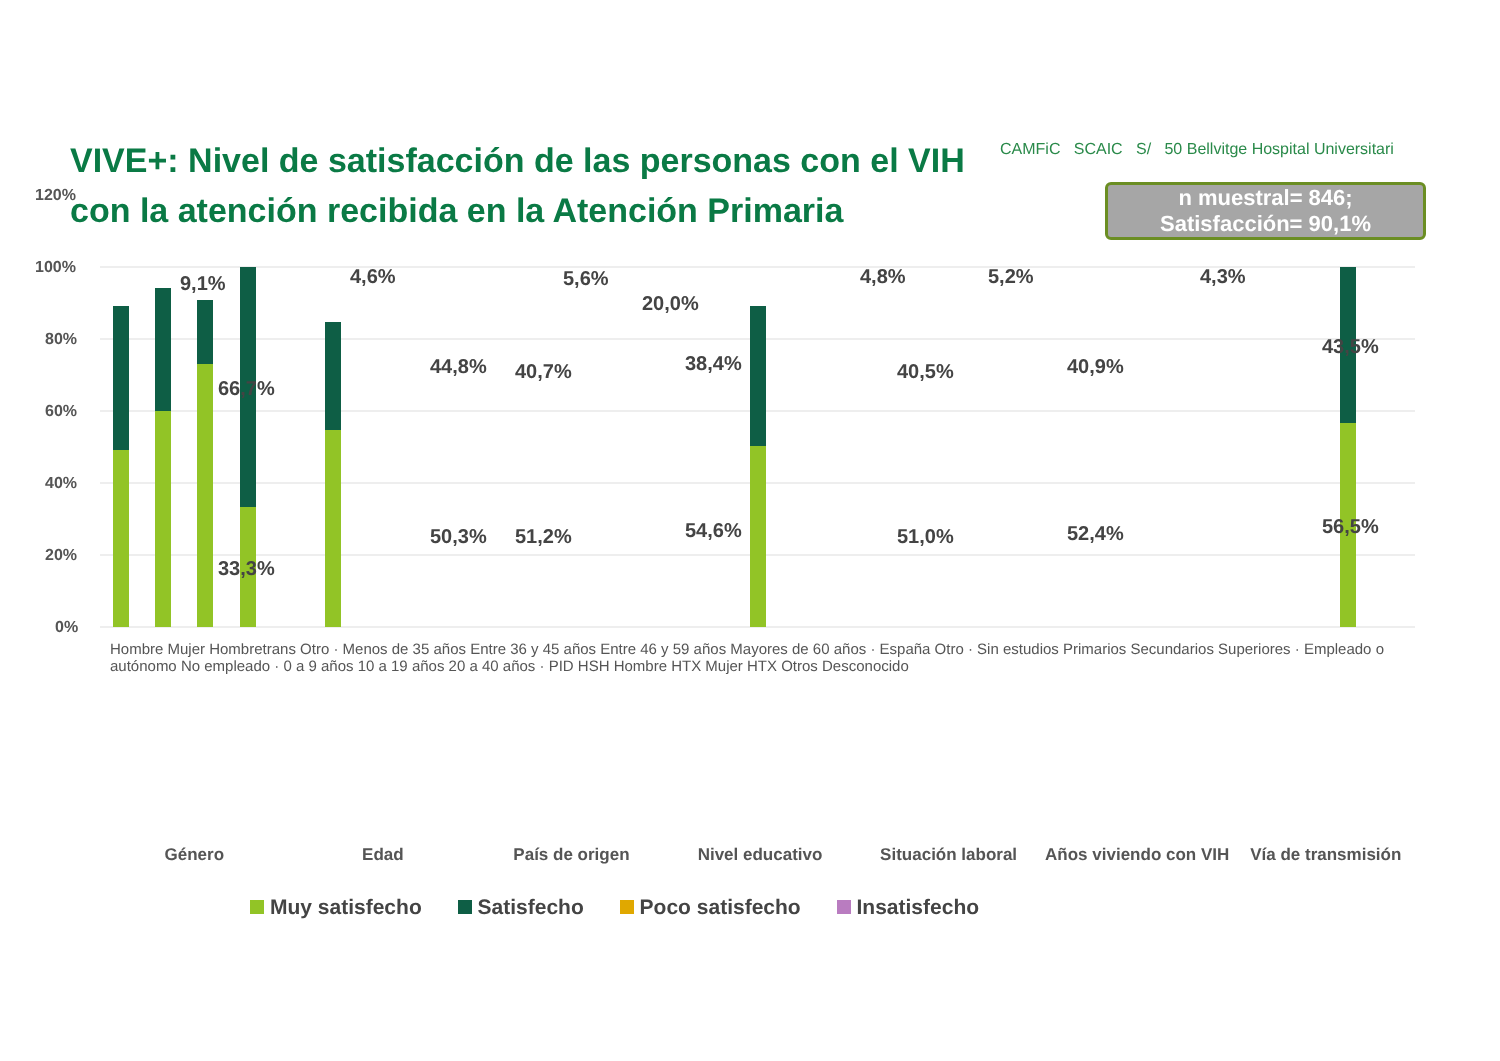VIVE+: Nivel de satisfacción de las personas con el VIH con la atención recibida en la Atención Primaria
CAMFiC SCAIC S/ 50 Bellvitge Hospital Universitari
n muestral= 846;
Satisfacción= 90,1%
120%
100%
80%
60%
40%
20%
0%
9,1%
66,7%
33,3%
4,6%
44,8%
50,3%
40,7%
51,2%
5,6%
20,0%
38,4%
54,6%
4,8%
40,5%
51,0%
5,2%
40,9%
52,4%
4,3%
43,5%
56,5%
Hombre Mujer Hombretrans Otro · Menos de 35 años Entre 36 y 45 años Entre 46 y 59 años Mayores de 60 años · España Otro · Sin estudios Primarios Secundarios Superiores · Empleado o autónomo No empleado · 0 a 9 años 10 a 19 años 20 a 40 años · PID HSH Hombre HTX Mujer HTX Otros Desconocido
Género Edad País de origen Nivel educativo Situación laboral Años viviendo con VIH Vía de transmisión
Muy satisfecho Satisfecho Poco satisfecho Insatisfecho